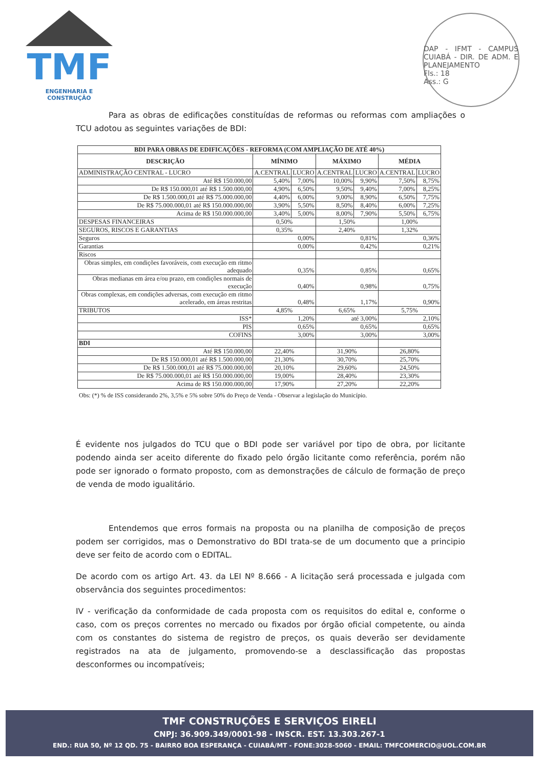TMF
ENGENHARIA E CONSTRUÇÃO
DAP - IFMT - CAMPUS CUIABÁ - DIR. DE ADM. E PLANEJAMENTO
Fls.: 18
Ass.: G
Para as obras de edificações constituídas de reformas ou reformas com ampliações o TCU adotou as seguintes variações de BDI:
| BDI PARA OBRAS DE EDIFICAÇÕES - REFORMA (COM AMPLIAÇÃO DE ATÉ 40%) | | | | | | |
| --- | --- | --- | --- | --- | --- | --- |
| DESCRIÇÃO | MÍNIMO | | MÁXIMO | | MÉDIA | |
| ADMINISTRAÇÃO CENTRAL - LUCRO | A.CENTRAL | LUCRO | A.CENTRAL | LUCRO | A.CENTRAL | LUCRO |
| Até R$ 150.000,00 | 5,40% | 7,00% | 10,00% | 9,90% | 7,50% | 8,75% |
| De R$ 150.000,01 até R$ 1.500.000,00 | 4,90% | 6,50% | 9,50% | 9,40% | 7,00% | 8,25% |
| De R$ 1.500.000,01 até R$ 75.000.000,00 | 4,40% | 6,00% | 9,00% | 8,90% | 6,50% | 7,75% |
| De R$ 75.000.000,01 até R$ 150.000.000,00 | 3,90% | 5,50% | 8,50% | 8,40% | 6,00% | 7,25% |
| Acima de R$ 150.000.000,00 | 3,40% | 5,00% | 8,00% | 7,90% | 5,50% | 6,75% |
| DESPESAS FINANCEIRAS | 0,50% | | 1,50% | | 1,00% | |
| SEGUROS, RISCOS E GARANTIAS | 0,35% | | 2,40% | | 1,32% | |
| Seguros | 0,00% | | 0,81% | | 0,36% | |
| Garantias | 0,00% | | 0,42% | | 0,21% | |
| Riscos | | | | | | |
| Obras simples, em condições favoráveis, com execução em ritmo adequado | 0,35% | | 0,85% | | 0,65% | |
| Obras medianas em área e/ou prazo, em condições normais de execução | 0,40% | | 0,98% | | 0,75% | |
| Obras complexas, em condições adversas, com execução em ritmo acelerado, em áreas restritas | 0,48% | | 1,17% | | 0,90% | |
| TRIBUTOS | 4,85% | | 6,65% | | 5,75% | |
| ISS* | 1,20% | | até 3,00% | | 2,10% | |
| PIS | 0,65% | | 0,65% | | 0,65% | |
| COFINS | 3,00% | | 3,00% | | 3,00% | |
| BDI | | | | | | |
| Até R$ 150.000,00 | 22,40% | | 31,90% | | 26,80% | |
| De R$ 150.000,01 até R$ 1.500.000,00 | 21,30% | | 30,70% | | 25,70% | |
| De R$ 1.500.000,01 até R$ 75.000.000,00 | 20,10% | | 29,60% | | 24,50% | |
| De R$ 75.000.000,01 até R$ 150.000.000,00 | 19,00% | | 28,40% | | 23,30% | |
| Acima de R$ 150.000.000,00 | 17,90% | | 27,20% | | 22,20% | |
Obs: (*) % de ISS considerando 2%, 3,5% e 5% sobre 50% do Preço de Venda - Observar a legislação do Município.
É evidente nos julgados do TCU que o BDI pode ser variável por tipo de obra, por licitante podendo ainda ser aceito diferente do fixado pelo órgão licitante como referência, porém não pode ser ignorado o formato proposto, com as demonstrações de cálculo de formação de preço de venda de modo igualitário.
Entendemos que erros formais na proposta ou na planilha de composição de preços podem ser corrigidos, mas o Demonstrativo do BDI trata-se de um documento que a principio deve ser feito de acordo com o EDITAL.
De acordo com os artigo Art. 43. da LEI Nº 8.666 - A licitação será processada e julgada com observância dos seguintes procedimentos:
IV - verificação da conformidade de cada proposta com os requisitos do edital e, conforme o caso, com os preços correntes no mercado ou fixados por órgão oficial competente, ou ainda com os constantes do sistema de registro de preços, os quais deverão ser devidamente registrados na ata de julgamento, promovendo-se a desclassificação das propostas desconformes ou incompatíveis;
TMF CONSTRUÇÕES E SERVIÇOS EIRELI
CNPJ: 36.909.349/0001-98 - INSCR. EST. 13.303.267-1
END.: RUA 50, Nº 12 QD. 75 - BAIRRO BOA ESPERANÇA - CUIABÁ/MT - FONE:3028-5060 - EMAIL: TMFCOMERCIO@UOL.COM.BR